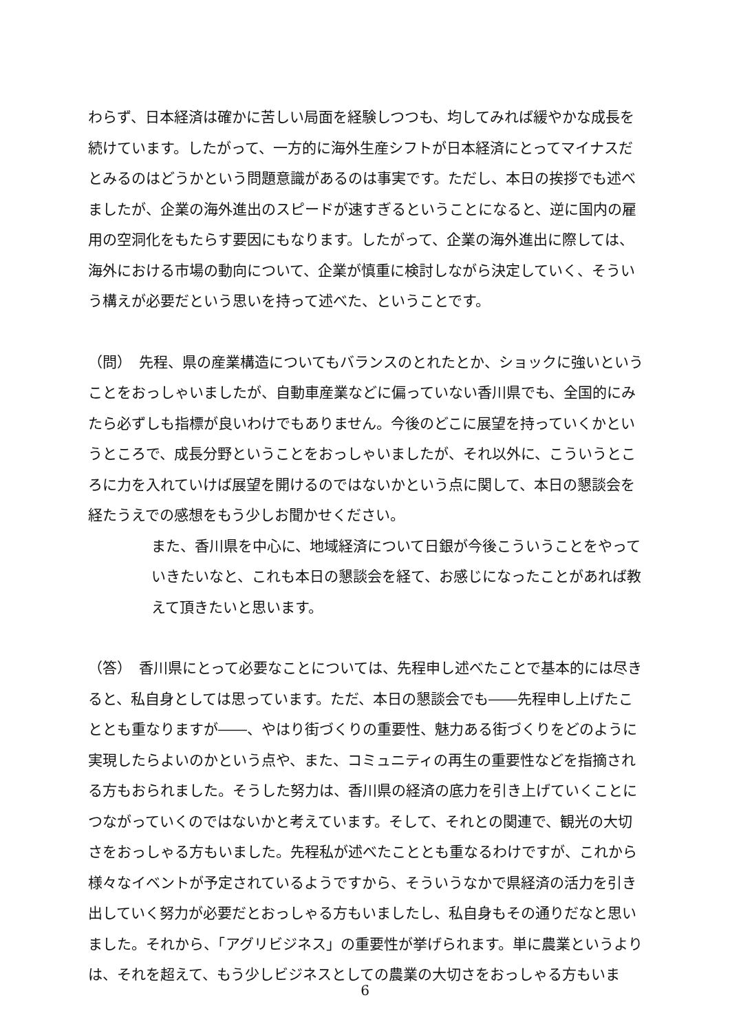わらず、日本経済は確かに苦しい局面を経験しつつも、均してみれば緩やかな成長を続けています。したがって、一方的に海外生産シフトが日本経済にとってマイナスだとみるのはどうかという問題意識があるのは事実です。ただし、本日の挨拶でも述べましたが、企業の海外進出のスピードが速すぎるということになると、逆に国内の雇用の空洞化をもたらす要因にもなります。したがって、企業の海外進出に際しては、海外における市場の動向について、企業が慎重に検討しながら決定していく、そういう構えが必要だという思いを持って述べた、ということです。
（問）　先程、県の産業構造についてもバランスのとれたとか、ショックに強いということをおっしゃいましたが、自動車産業などに偏っていない香川県でも、全国的にみたら必ずしも指標が良いわけでもありません。今後のどこに展望を持っていくかというところで、成長分野ということをおっしゃいましたが、それ以外に、こういうところに力を入れていけば展望を開けるのではないかという点に関して、本日の懇談会を経たうえでの感想をもう少しお聞かせください。
また、香川県を中心に、地域経済について日銀が今後こういうことをやっていきたいなと、これも本日の懇談会を経て、お感じになったことがあれば教えて頂きたいと思います。
（答）　香川県にとって必要なことについては、先程申し述べたことで基本的には尽きると、私自身としては思っています。ただ、本日の懇談会でも――先程申し上げたこととも重なりますが――、やはり街づくりの重要性、魅力ある街づくりをどのように実現したらよいのかという点や、また、コミュニティの再生の重要性などを指摘される方もおられました。そうした努力は、香川県の経済の底力を引き上げていくことにつながっていくのではないかと考えています。そして、それとの関連で、観光の大切さをおっしゃる方もいました。先程私が述べたこととも重なるわけですが、これから様々なイベントが予定されているようですから、そういうなかで県経済の活力を引き出していく努力が必要だとおっしゃる方もいましたし、私自身もその通りだなと思いました。それから、「アグリビジネス」の重要性が挙げられます。単に農業というよりは、それを超えて、もう少しビジネスとしての農業の大切さをおっしゃる方もいま
6